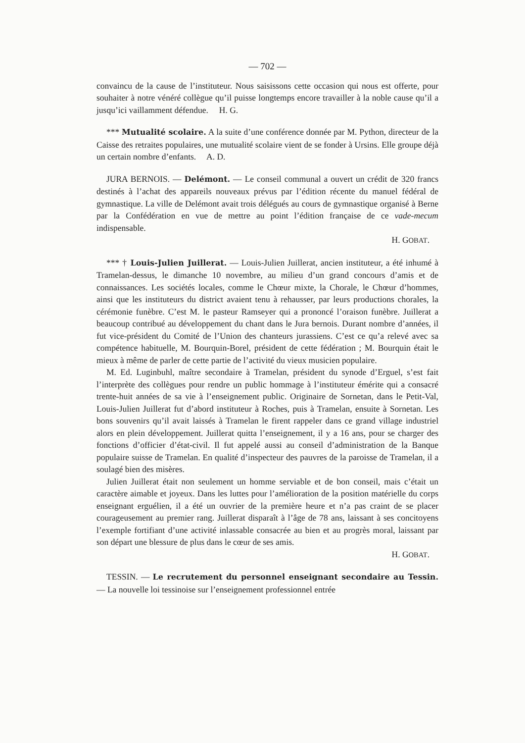— 702 —
convaincu de la cause de l’instituteur. Nous saisissons cette occasion qui nous est offerte, pour souhaiter à notre vénéré collègue qu’il puisse longtemps encore travailler à la noble cause qu’il a jusqu’ici vaillamment défendue. H. G.
*** Mutualité scolaire. A la suite d’une conférence donnée par M. Python, directeur de la Caisse des retraites populaires, une mutualité scolaire vient de se fonder à Ursins. Elle groupe déjà un certain nombre d’enfants. A. D.
JURA BERNOIS. — Delémont. — Le conseil communal a ouvert un crédit de 320 francs destinés à l’achat des appareils nouveaux prévus par l’édition récente du manuel fédéral de gymnastique. La ville de Delémont avait trois délégués au cours de gymnastique organisé à Berne par la Confédération en vue de mettre au point l’édition française de ce vade-mecum indispensable.
H. GOBAT.
*** † Louis-Julien Juillerat. — Louis-Julien Juillerat, ancien instituteur, a été inhumé à Tramelan-dessus, le dimanche 10 novembre, au milieu d’un grand concours d’amis et de connaissances. Les sociétés locales, comme le Chœur mixte, la Chorale, le Chœur d’hommes, ainsi que les instituteurs du district avaient tenu à rehausser, par leurs productions chorales, la cérémonie funèbre. C’est M. le pasteur Ramseyer qui a prononcé l’oraison funèbre. Juillerat a beaucoup contribué au développement du chant dans le Jura bernois. Durant nombre d’années, il fut vice-président du Comité de l’Union des chanteurs jurassiens. C’est ce qu’a relevé avec sa compétence habituelle, M. Bourquin-Borel, président de cette fédération ; M. Bourquin était le mieux à même de parler de cette partie de l’activité du vieux musicien populaire.
M. Ed. Luginbuhl, maître secondaire à Tramelan, président du synode d’Erguel, s’est fait l’interprète des collègues pour rendre un public hommage à l’instituteur émérite qui a consacré trente-huit années de sa vie à l’enseignement public. Originaire de Sornetan, dans le Petit-Val, Louis-Julien Juillerat fut d’abord instituteur à Roches, puis à Tramelan, ensuite à Sornetan. Les bons souvenirs qu’il avait laissés à Tramelan le firent rappeler dans ce grand village industriel alors en plein développement. Juillerat quitta l’enseignement, il y a 16 ans, pour se charger des fonctions d’officier d’état-civil. Il fut appelé aussi au conseil d’administration de la Banque populaire suisse de Tramelan. En qualité d’inspecteur des pauvres de la paroisse de Tramelan, il a soulagé bien des misères.
Julien Juillerat était non seulement un homme serviable et de bon conseil, mais c’était un caractère aimable et joyeux. Dans les luttes pour l’amélioration de la position matérielle du corps enseignant erguélien, il a été un ouvrier de la première heure et n’a pas craint de se placer courageusement au premier rang. Juillerat disparaît à l’âge de 78 ans, laissant à ses concitoyens l’exemple fortifiant d’une activité inlassable consacrée au bien et au progrès moral, laissant par son départ une blessure de plus dans le cœur de ses amis.
H. GOBAT.
TESSIN. — Le recrutement du personnel enseignant secondaire au Tessin. — La nouvelle loi tessinoise sur l’enseignement professionnel entrée